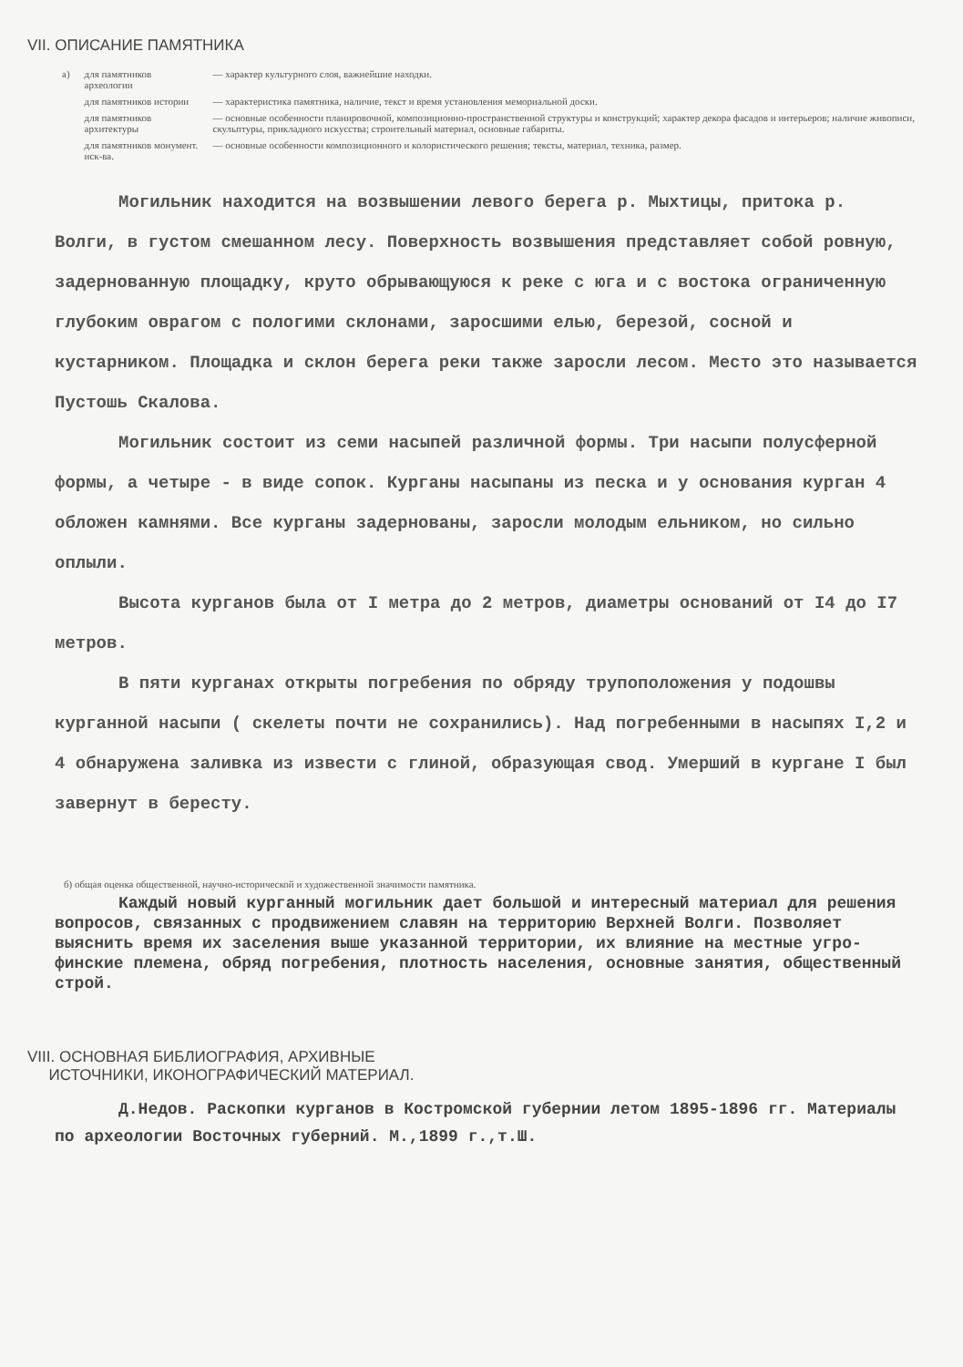VII. ОПИСАНИЕ ПАМЯТНИКА
| а) | для памятников археологии | — характер культурного слоя, важнейшие находки. |
| | для памятников истории | — характеристика памятника, наличие, текст и время установления мемориальной доски. |
| | для памятников архитектуры | — основные особенности планировочной, композиционно-пространственной структуры и конструкций; характер декора фасадов и интерьеров; наличие живописи, скульптуры, прикладного искусства; строительный материал, основные габариты. |
| | для памятников монумент. иск-ва. | — основные особенности композиционного и колористического решения; тексты, материал, техника, размер. |
Могильник находится на возвышении левого берега р. Мыхтицы, притока р. Волги, в густом смешанном лесу. Поверхность возвышения представляет собой ровную, задернованную площадку, круто обрывающуюся к реке с юга и с востока ограниченную глубоким оврагом с пологими склонами, заросшими елью, березой, сосной и кустарником. Площадка и склон берега реки также заросли лесом. Место это называется Пустошь Скалова.
Могильник состоит из семи насыпей различной формы. Три насыпи полусферной формы, а четыре - в виде сопок. Курганы насыпаны из песка и у основания курган 4 обложен камнями. Все курганы задернованы, заросли молодым ельником, но сильно оплыли.
Высота курганов была от I метра до 2 метров, диаметры оснований от I4 до I7 метров.
В пяти курганах открыты погребения по обряду трупоположения у подошвы курганной насыпи ( скелеты почти не сохранились). Над погребенными в насыпях I,2 и 4 обнаружена заливка из извести с глиной, образующая свод. Умерший в кургане I был завернут в бересту.
б) общая оценка общественной, научно-исторической и художественной значимости памятника.
Каждый новый курганный могильник дает большой и интересный материал для решения вопросов, связанных с продвижением славян на территорию Верхней Волги. Позволяет выяснить время их заселения выше указанной территории, их влияние на местные угро-финские племена, обряд погребения, плотность населения, основные занятия, общественный строй.
VIII. ОСНОВНАЯ БИБЛИОГРАФИЯ, АРХИВНЫЕ
ИСТОЧНИКИ, ИКОНОГРАФИЧЕСКИЙ МАТЕРИАЛ.
Д.Недов. Раскопки курганов в Костромской губернии летом 1895-1896 гг. Материалы по археологии Восточных губерний. М.,1899 г.,т.Ш.